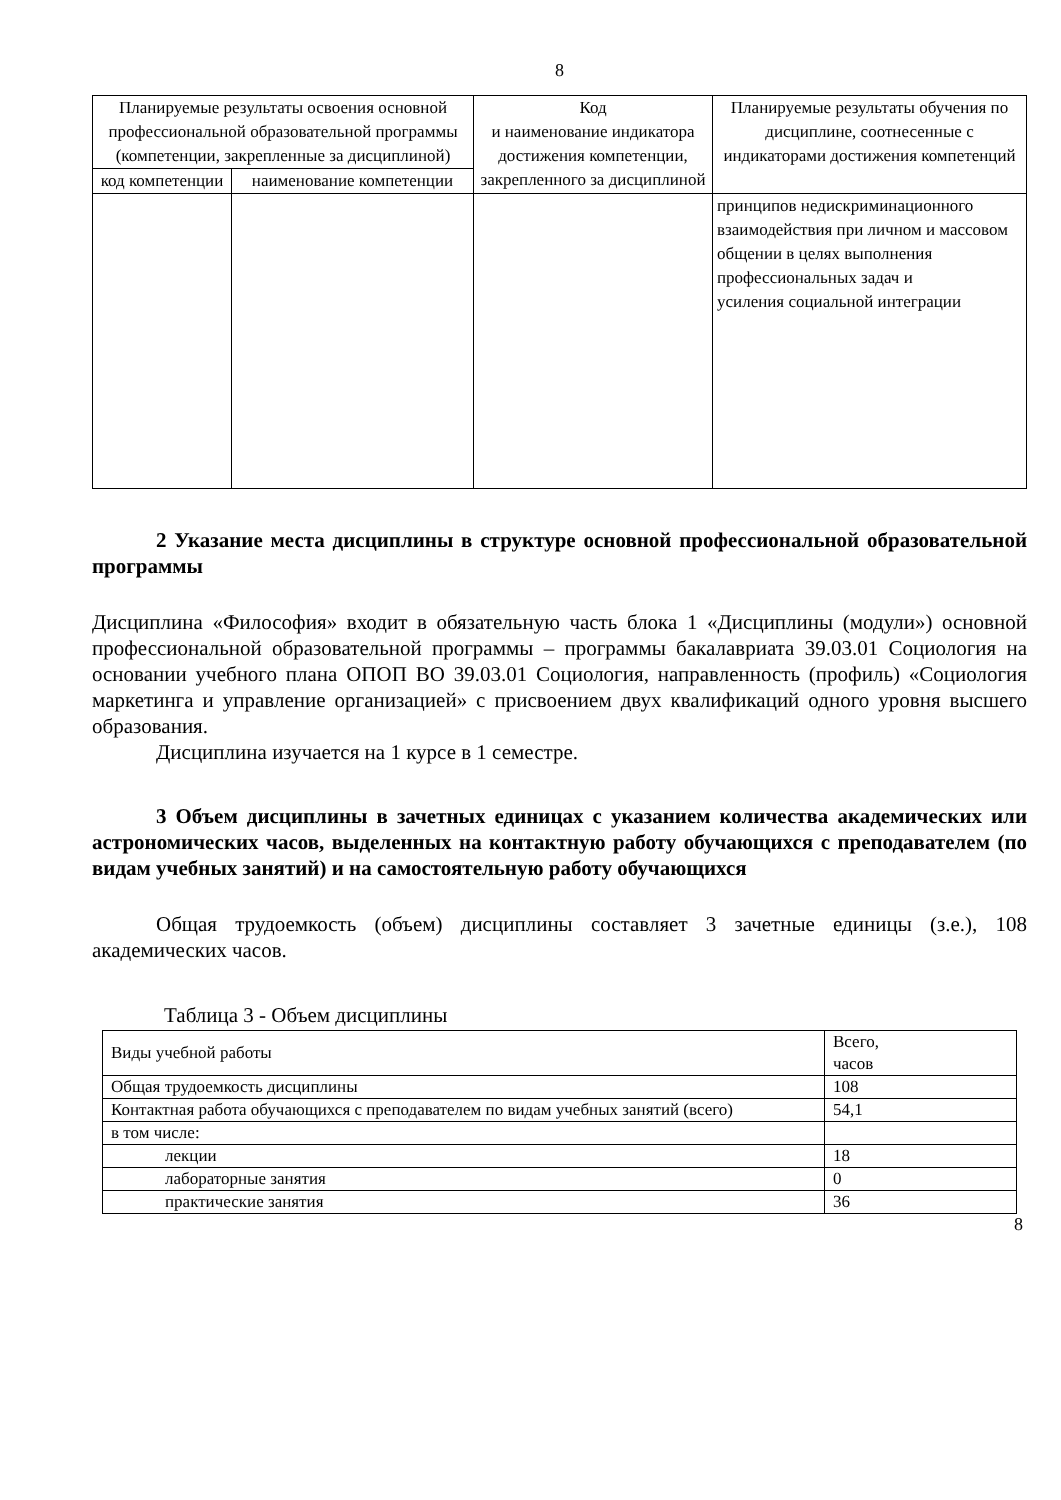8
| Планируемые результаты освоения основной профессиональной образовательной программы (компетенции, закрепленные за дисциплиной) | | Код и наименование индикатора достижения компетенции, закрепленного за дисциплиной | Планируемые результаты обучения по дисциплине, соотнесенные с индикаторами достижения компетенций |
| --- | --- | --- | --- |
| код компетенции | наименование компетенции | | |
| | | | принципов недискриминационного взаимодействия при личном и массовом общении в целях выполнения профессиональных задач и усиления социальной интеграции |
2 Указание места дисциплины в структуре основной профессиональной образовательной программы
Дисциплина «Философия» входит в обязательную часть блока 1 «Дисциплины (модули») основной профессиональной образовательной программы – программы бакалавриата 39.03.01 Социология на основании учебного плана ОПОП ВО 39.03.01 Социология, направленность (профиль) «Социология маркетинга и управление организацией» с присвоением двух квалификаций одного уровня высшего образования.
Дисциплина изучается на 1 курсе в 1 семестре.
3 Объем дисциплины в зачетных единицах с указанием количества академических или астрономических часов, выделенных на контактную работу обучающихся с преподавателем (по видам учебных занятий) и на самостоятельную работу обучающихся
Общая трудоемкость (объем) дисциплины составляет 3 зачетные единицы (з.е.), 108 академических часов.
Таблица 3 - Объем дисциплины
| Виды учебной работы | Всего, часов |
| Общая трудоемкость дисциплины | 108 |
| Контактная работа обучающихся с преподавателем по видам учебных занятий (всего) | 54,1 |
| в том числе: | |
| лекции | 18 |
| лабораторные занятия | 0 |
| практические занятия | 36 |
8